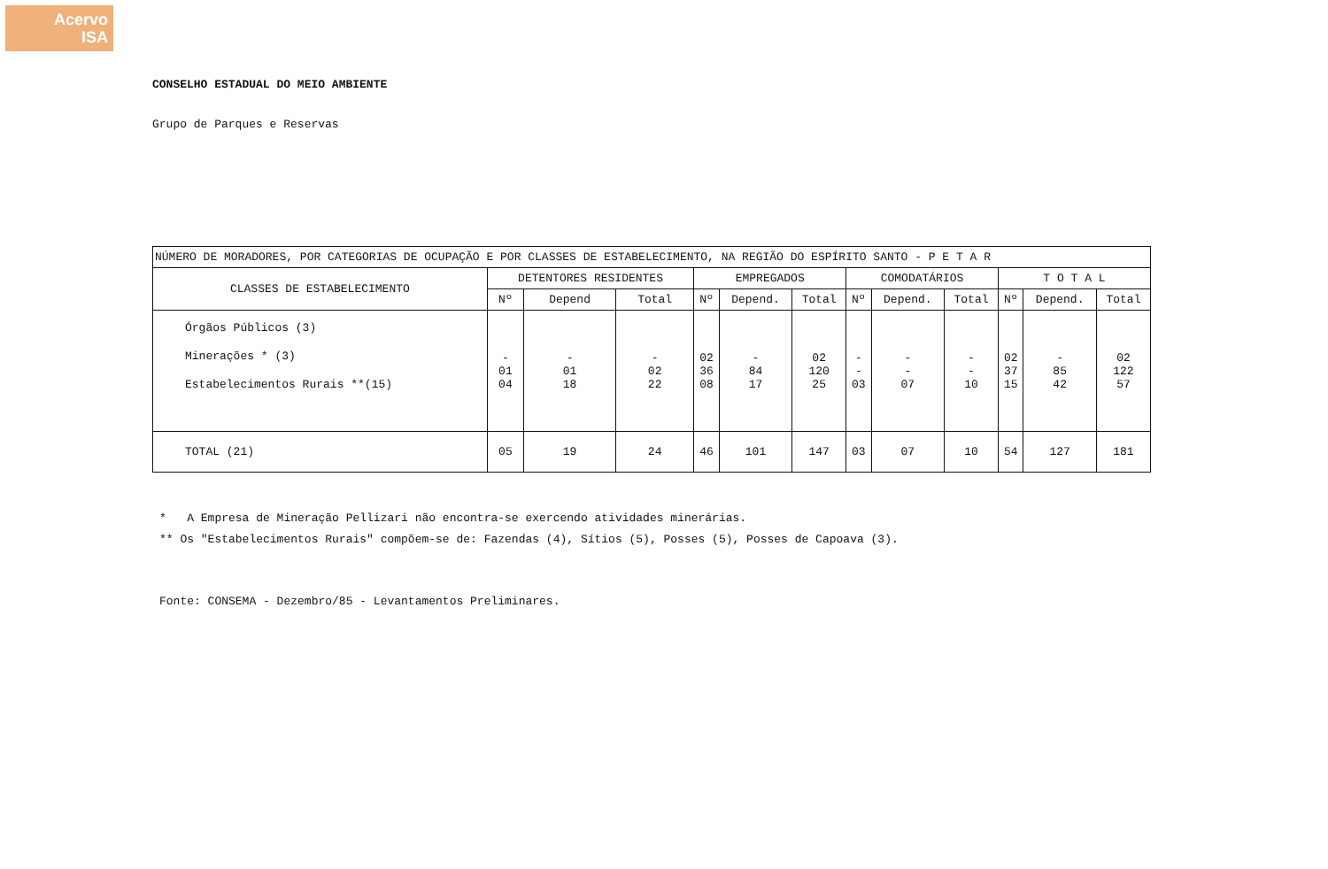Acervo
ISA
CONSELHO ESTADUAL DO MEIO AMBIENTE
Grupo de Parques e Reservas
| NÚMERO DE MORADORES, POR CATEGORIAS DE OCUPAÇÃO E POR CLASSES DE ESTABELECIMENTO, NA REGIÃO DO ESPÍRITO SANTO - P E T A R | | | | | | | | | | | | |
| --- | --- | --- | --- | --- | --- | --- | --- | --- | --- | --- | --- | --- |
| CLASSES DE ESTABELECIMENTO | DETENTORES RESIDENTES | | | EMPREGADOS | | | COMODATÁRIOS | | | T O T A L | | |
| | Nº | Depend | Total | Nº | Depend. | Total | Nº | Depend. | Total | Nº | Depend. | Total |
| Órgãos Públicos (3) Minerações * (3) Estabelecimentos Rurais **(15) | - 01 04 | - 01 18 | - 02 22 | 02 36 08 | - 84 17 | 02 120 25 | - - 03 | - - 07 | - - 10 | 02 37 15 | - 85 42 | 02 122 57 |
| TOTAL (21) | 05 | 19 | 24 | 46 | 101 | 147 | 03 | 07 | 10 | 54 | 127 | 181 |
* A Empresa de Mineração Pellizari não encontra-se exercendo atividades minerárias.
** Os "Estabelecimentos Rurais" compõem-se de: Fazendas (4), Sítios (5), Posses (5), Posses de Capoava (3).
Fonte: CONSEMA - Dezembro/85 - Levantamentos Preliminares.